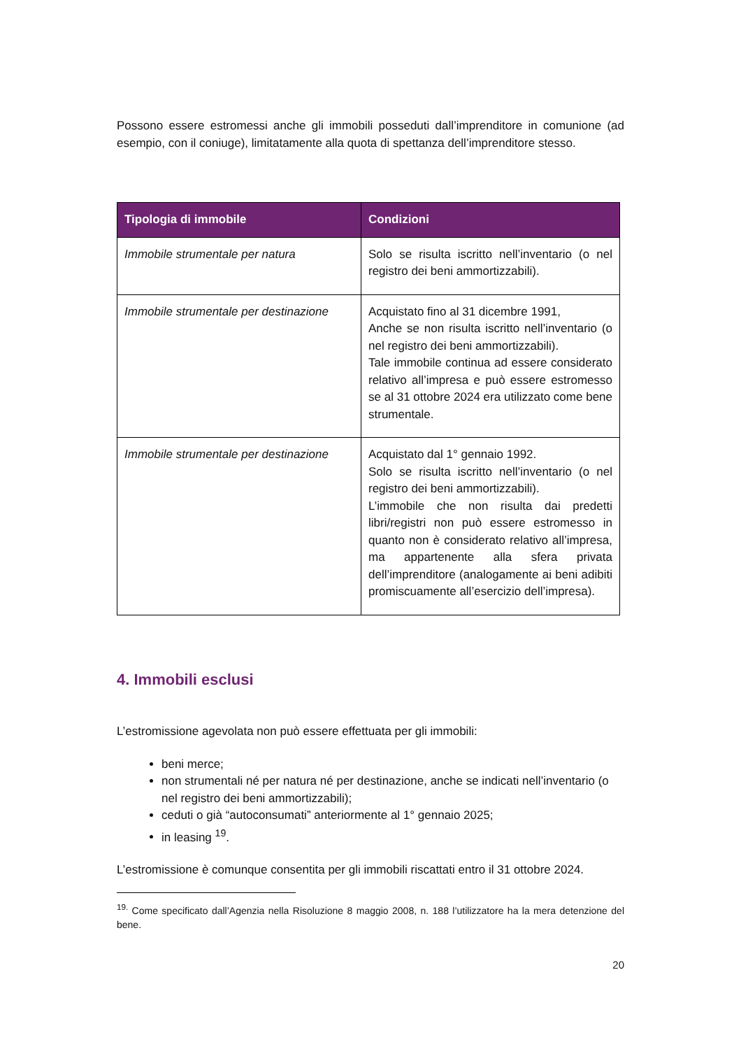Possono essere estromessi anche gli immobili posseduti dall’imprenditore in comunione (ad esempio, con il coniuge), limitatamente alla quota di spettanza dell’imprenditore stesso.
| Tipologia di immobile | Condizioni |
| --- | --- |
| Immobile strumentale per natura | Solo se risulta iscritto nell’inventario (o nel registro dei beni ammortizzabili). |
| Immobile strumentale per destinazione | Acquistato fino al 31 dicembre 1991, Anche se non risulta iscritto nell’inventario (o nel registro dei beni ammortizzabili). Tale immobile continua ad essere considerato relativo all’impresa e può essere estromesso se al 31 ottobre 2024 era utilizzato come bene strumentale. |
| Immobile strumentale per destinazione | Acquistato dal 1° gennaio 1992. Solo se risulta iscritto nell’inventario (o nel registro dei beni ammortizzabili). L’immobile che non risulta dai predetti libri/registri non può essere estromesso in quanto non è considerato relativo all’impresa, ma appartenente alla sfera privata dell’imprenditore (analogamente ai beni adibiti promiscuamente all’esercizio dell’impresa). |
4. Immobili esclusi
L’estromissione agevolata non può essere effettuata per gli immobili:
beni merce;
non strumentali né per natura né per destinazione, anche se indicati nell’inventario (o nel registro dei beni ammortizzabili);
ceduti o già “autoconsumati” anteriormente al 1° gennaio 2025;
in leasing <sup>19</sup>.
L’estromissione è comunque consentita per gli immobili riscattati entro il 31 ottobre 2024.
<sup>19.</sup> Come specificato dall’Agenzia nella Risoluzione 8 maggio 2008, n. 188 l’utilizzatore ha la mera detenzione del bene.
20